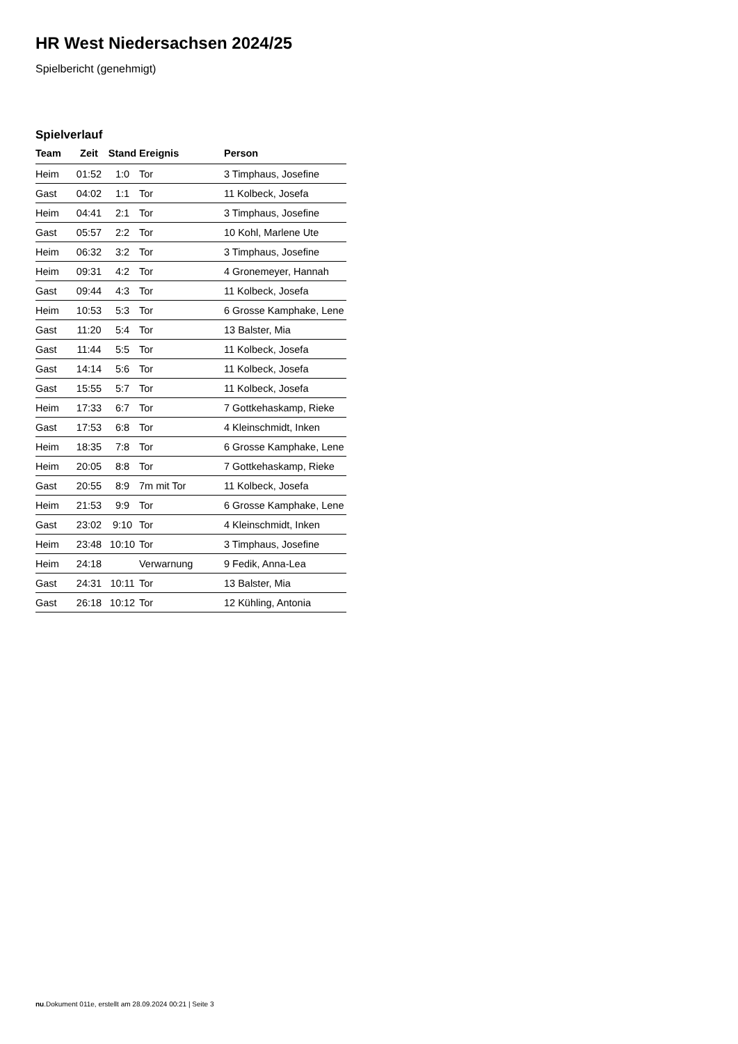HR West Niedersachsen 2024/25
Spielbericht (genehmigt)
Spielverlauf
| Team | Zeit | Stand | Ereignis | Person |
| --- | --- | --- | --- | --- |
| Heim | 01:52 | 1:0 | Tor | 3 Timphaus, Josefine |
| Gast | 04:02 | 1:1 | Tor | 11 Kolbeck, Josefa |
| Heim | 04:41 | 2:1 | Tor | 3 Timphaus, Josefine |
| Gast | 05:57 | 2:2 | Tor | 10 Kohl, Marlene Ute |
| Heim | 06:32 | 3:2 | Tor | 3 Timphaus, Josefine |
| Heim | 09:31 | 4:2 | Tor | 4 Gronemeyer, Hannah |
| Gast | 09:44 | 4:3 | Tor | 11 Kolbeck, Josefa |
| Heim | 10:53 | 5:3 | Tor | 6 Grosse Kamphake, Lene |
| Gast | 11:20 | 5:4 | Tor | 13 Balster, Mia |
| Gast | 11:44 | 5:5 | Tor | 11 Kolbeck, Josefa |
| Gast | 14:14 | 5:6 | Tor | 11 Kolbeck, Josefa |
| Gast | 15:55 | 5:7 | Tor | 11 Kolbeck, Josefa |
| Heim | 17:33 | 6:7 | Tor | 7 Gottkehaskamp, Rieke |
| Gast | 17:53 | 6:8 | Tor | 4 Kleinschmidt, Inken |
| Heim | 18:35 | 7:8 | Tor | 6 Grosse Kamphake, Lene |
| Heim | 20:05 | 8:8 | Tor | 7 Gottkehaskamp, Rieke |
| Gast | 20:55 | 8:9 | 7m mit Tor | 11 Kolbeck, Josefa |
| Heim | 21:53 | 9:9 | Tor | 6 Grosse Kamphake, Lene |
| Gast | 23:02 | 9:10 | Tor | 4 Kleinschmidt, Inken |
| Heim | 23:48 | 10:10 | Tor | 3 Timphaus, Josefine |
| Heim | 24:18 | | Verwarnung | 9 Fedik, Anna-Lea |
| Gast | 24:31 | 10:11 | Tor | 13 Balster, Mia |
| Gast | 26:18 | 10:12 | Tor | 12 Kühling, Antonia |
nu.Dokument 011e, erstellt am 28.09.2024 00:21 | Seite 3